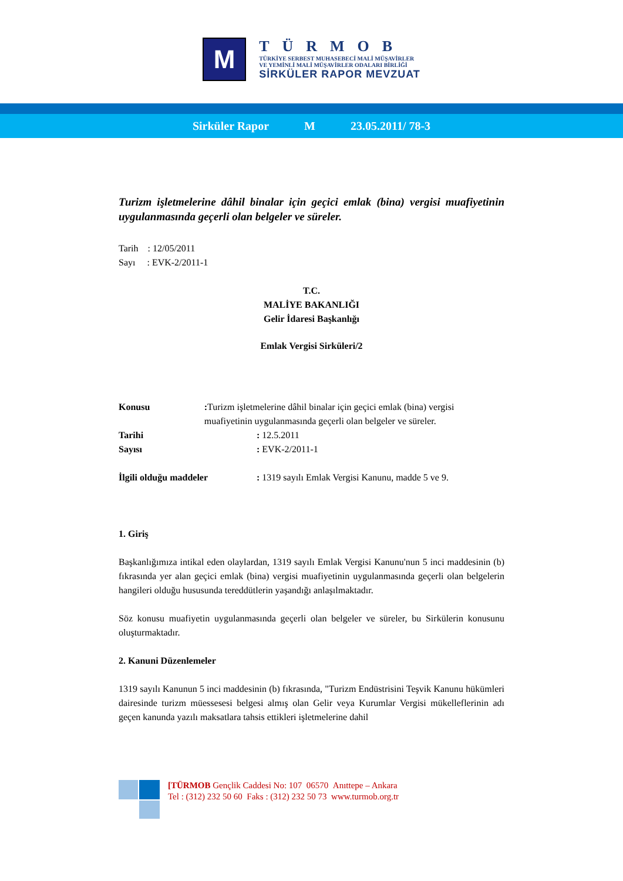M
TÜRMOB
TÜRKİYE SERBEST MUHASEBECİ MALİ MÜŞAVİRLER
VE YEMİNLİ MALİ MÜŞAVİRLER ODALARI BİRLİĞİ
SİRKÜLER RAPOR MEVZUAT
Sirküler Rapor M 23.05.2011/ 78-3
Turizm işletmelerine dâhil binalar için geçici emlak (bina) vergisi muafiyetinin uygulanmasında geçerli olan belgeler ve süreler.
Tarih : 12/05/2011
Sayı : EVK-2/2011-1
T.C.
MALİYE BAKANLIĞI
Gelir İdaresi Başkanlığı
Emlak Vergisi Sirküleri/2
Konusu : Turizm işletmelerine dâhil binalar için geçici emlak (bina) vergisi muafiyetinin uygulanmasında geçerli olan belgeler ve süreler.
Tarihi : 12.5.2011
Sayısı : EVK-2/2011-1
İlgili olduğu maddeler : 1319 sayılı Emlak Vergisi Kanunu, madde 5 ve 9.
1. Giriş
Başkanlığımıza intikal eden olaylardan, 1319 sayılı Emlak Vergisi Kanunu'nun 5 inci maddesinin (b) fıkrasında yer alan geçici emlak (bina) vergisi muafiyetinin uygulanmasında geçerli olan belgelerin hangileri olduğu hususunda tereddütlerin yaşandığı anlaşılmaktadır.
Söz konusu muafiyetin uygulanmasında geçerli olan belgeler ve süreler, bu Sirkülerin konusunu oluşturmaktadır.
2. Kanuni Düzenlemeler
1319 sayılı Kanunun 5 inci maddesinin (b) fıkrasında, "Turizm Endüstrisini Teşvik Kanunu hükümleri dairesinde turizm müessesesi belgesi almış olan Gelir veya Kurumlar Vergisi mükelleflerinin adı geçen kanunda yazılı maksatlara tahsis ettikleri işletmelerine dahil
[TÜRMOB Gençlik Caddesi No: 107 06570 Anıttepe – Ankara
Tel : (312) 232 50 60 Faks : (312) 232 50 73 www.turmob.org.tr